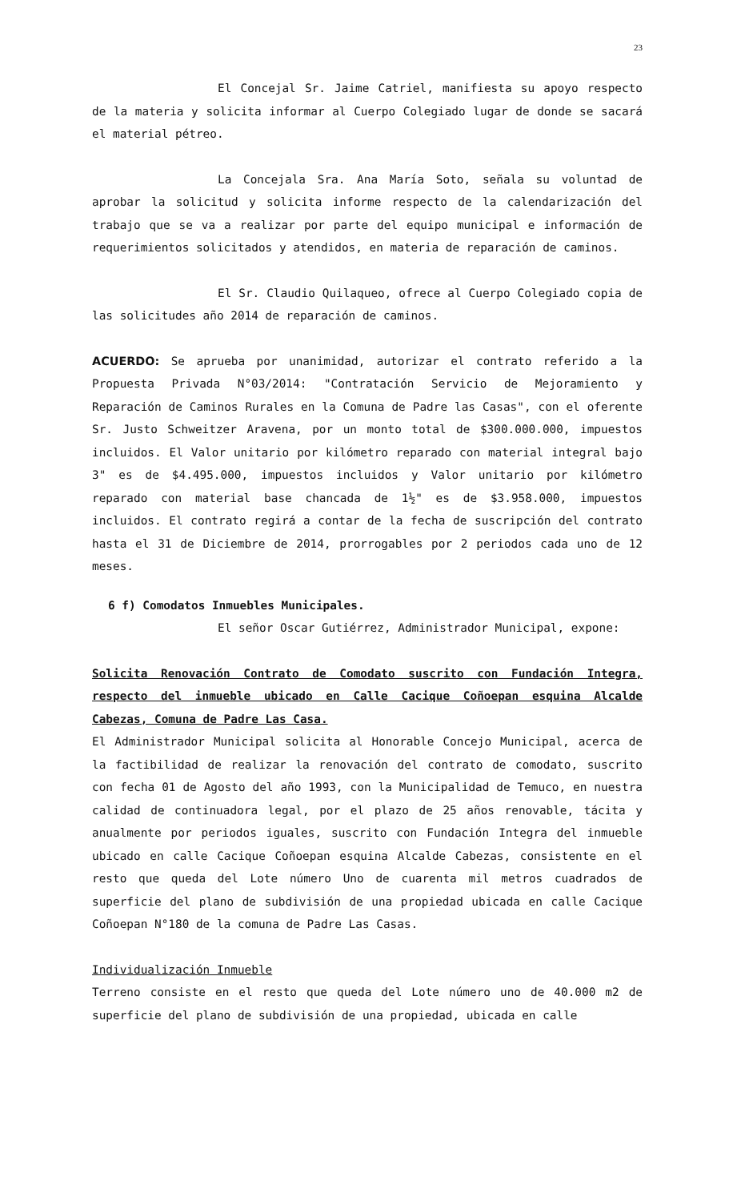23
El Concejal Sr. Jaime Catriel, manifiesta su apoyo respecto de la materia y solicita informar al Cuerpo Colegiado lugar de donde se sacará el material pétreo.
La Concejala Sra. Ana María Soto, señala su voluntad de aprobar la solicitud y solicita informe respecto de la calendarización del trabajo que se va a realizar por parte del equipo municipal e información de requerimientos solicitados y atendidos, en materia de reparación de caminos.
El Sr. Claudio Quilaqueo, ofrece al Cuerpo Colegiado copia de las solicitudes año 2014 de reparación de caminos.
ACUERDO: Se aprueba por unanimidad, autorizar el contrato referido a la Propuesta Privada N°03/2014: "Contratación Servicio de Mejoramiento y Reparación de Caminos Rurales en la Comuna de Padre las Casas", con el oferente Sr. Justo Schweitzer Aravena, por un monto total de $300.000.000, impuestos incluidos. El Valor unitario por kilómetro reparado con material integral bajo 3" es de $4.495.000, impuestos incluidos y Valor unitario por kilómetro reparado con material base chancada de 1½" es de $3.958.000, impuestos incluidos. El contrato regirá a contar de la fecha de suscripción del contrato hasta el 31 de Diciembre de 2014, prorrogables por 2 periodos cada uno de 12 meses.
6 f) Comodatos Inmuebles Municipales.
El señor Oscar Gutiérrez, Administrador Municipal, expone:
Solicita Renovación Contrato de Comodato suscrito con Fundación Integra, respecto del inmueble ubicado en Calle Cacique Coñoepan esquina Alcalde Cabezas, Comuna de Padre Las Casa.
El Administrador Municipal solicita al Honorable Concejo Municipal, acerca de la factibilidad de realizar la renovación del contrato de comodato, suscrito con fecha 01 de Agosto del año 1993, con la Municipalidad de Temuco, en nuestra calidad de continuadora legal, por el plazo de 25 años renovable, tácita y anualmente por periodos iguales, suscrito con Fundación Integra del inmueble ubicado en calle Cacique Coñoepan esquina Alcalde Cabezas, consistente en el resto que queda del Lote número Uno de cuarenta mil metros cuadrados de superficie del plano de subdivisión de una propiedad ubicada en calle Cacique Coñoepan N°180 de la comuna de Padre Las Casas.
Individualización Inmueble
Terreno consiste en el resto que queda del Lote número uno de 40.000 m2 de superficie del plano de subdivisión de una propiedad, ubicada en calle